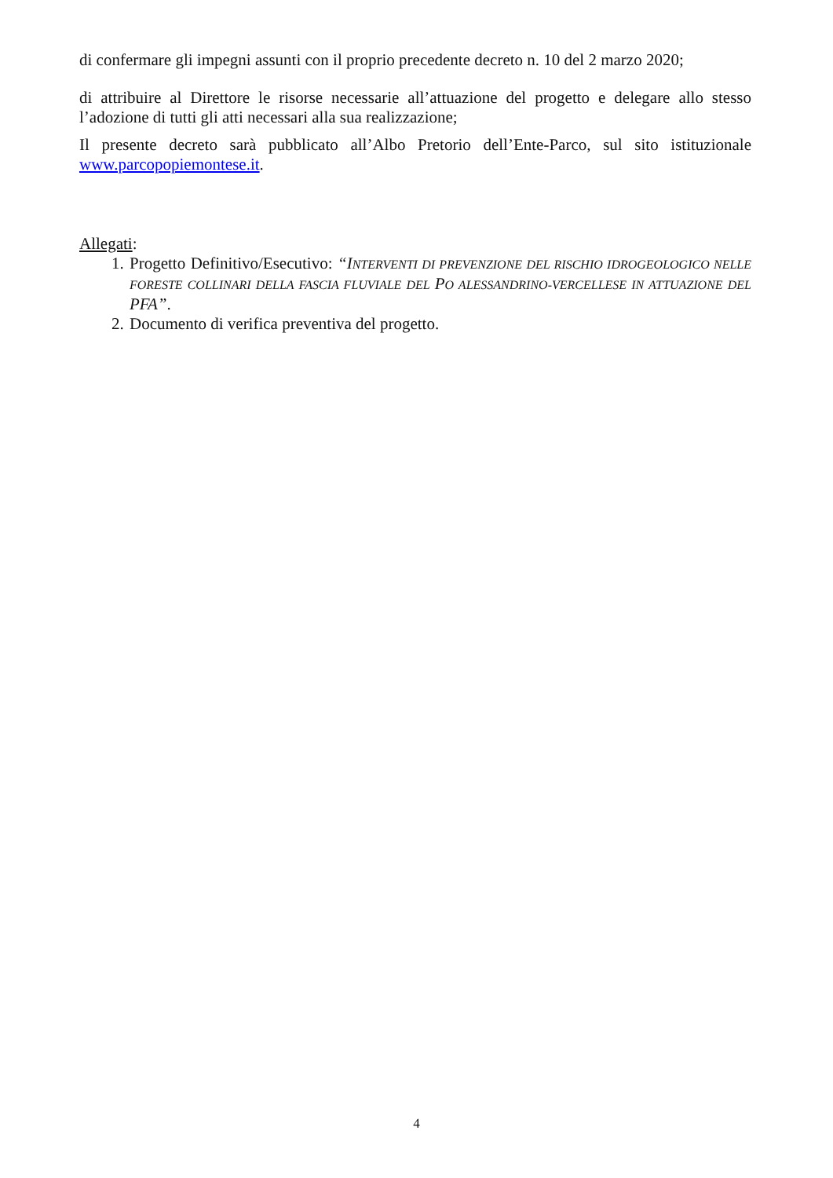di confermare gli impegni assunti con il proprio precedente decreto n. 10 del 2 marzo 2020;
di attribuire al Direttore le risorse necessarie all’attuazione del progetto e delegare allo stesso l’adozione di tutti gli atti necessari alla sua realizzazione;
Il presente decreto sarà pubblicato all’Albo Pretorio dell’Ente-Parco, sul sito istituzionale www.parcopopiemontese.it.
Allegati:
1. Progetto Definitivo/Esecutivo: “I NTERVENTI DI PREVENZIONE DEL RISCHIO IDROGEOLOGICO NELLE FORESTE COLLINARI DELLA FASCIA FLUVIALE DEL PO ALESSANDRINO-VERCELLESE IN ATTUAZIONE DEL PFA”.
2. Documento di verifica preventiva del progetto.
4